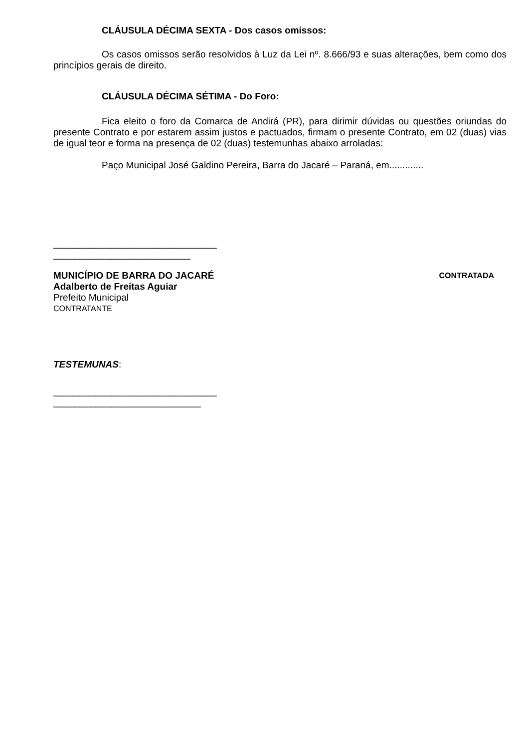CLÁUSULA DÉCIMA SEXTA - Dos casos omissos:
Os casos omissos serão resolvidos à Luz da Lei nº. 8.666/93 e suas alterações, bem como dos princípios gerais de direito.
CLÁUSULA DÉCIMA SÉTIMA - Do Foro:
Fica eleito o foro da Comarca de Andirá (PR), para dirimir dúvidas ou questões oriundas do presente Contrato e por estarem assim justos e pactuados, firmam o presente Contrato, em 02 (duas) vias de igual teor e forma na presença de 02 (duas) testemunhas abaixo arroladas:
Paço Municipal José Galdino Pereira, Barra do Jacaré – Paraná, em.............
_______________________________
__________________________
MUNICÍPIO DE BARRA DO JACARÉ CONTRATADA
Adalberto de Freitas Aguiar
Prefeito Municipal
CONTRATANTE
TESTEMUNAS:
_______________________________
____________________________